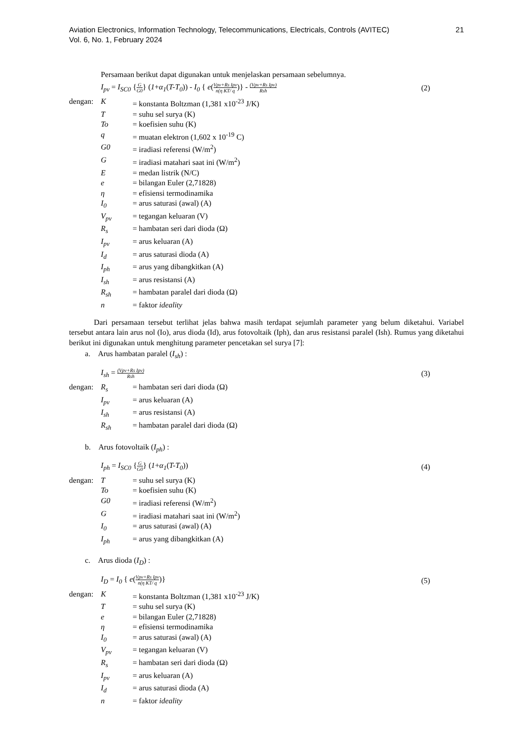21 Aviation Electronics, Information Technology, Telecommunications, Electricals, Controls (AVITEC)
Vol. 6, No. 1, February 2024
Persamaan berikut dapat digunakan untuk menjelaskan persamaan sebelumnya.
I<sub>pv</sub> = I<sub>SC0</sub> {G G0} (1+α<sub>1</sub>(T-T<sub>0</sub>)) - I<sub>0</sub> { e(Vpv+Rs Ipv n(η KT/ q)} - (Vpv+Rs Ipv) Rsh (2)
| dengan: | K | = konstanta Boltzman (1,381 x10<sup>-23</sup> J/K) |
| | T | = suhu sel surya (K) |
| | To | = koefisien suhu (K) |
| | q | = muatan elektron (1,602 x 10<sup>-19</sup> C) |
| | G0 | = iradiasi referensi (W/m<sup>2</sup>) |
| | G | = iradiasi matahari saat ini (W/m<sup>2</sup>) |
| | E | = medan listrik (N/C) |
| | e | = bilangan Euler (2,71828) |
| | η | = efisiensi termodinamika |
| | I<sub>0</sub> | = arus saturasi (awal) (A) |
| | V<sub>pv</sub> | = tegangan keluaran (V) |
| | R<sub>s</sub> | = hambatan seri dari dioda (Ω) |
| | I<sub>pv</sub> | = arus keluaran (A) |
| | I<sub>d</sub> | = arus saturasi dioda (A) |
| | I<sub>ph</sub> | = arus yang dibangkitkan (A) |
| | I<sub>sh</sub> | = arus resistansi (A) |
| | R<sub>sh</sub> | = hambatan paralel dari dioda (Ω) |
| | n | = faktor ideality |
Dari persamaan tersebut terlihat jelas bahwa masih terdapat sejumlah parameter yang belum diketahui. Variabel tersebut antara lain arus nol (Io), arus dioda (Id), arus fotovoltaik (Iph), dan arus resistansi paralel (Ish). Rumus yang diketahui berikut ini digunakan untuk menghitung parameter pencetakan sel surya [7]:
a. Arus hambatan paralel (I<sub>sh</sub>) :
I<sub>sh</sub> = (Vpv+Rs Ipv) Rsh (3)
| dengan: | R<sub>s</sub> | = hambatan seri dari dioda (Ω) |
| | I<sub>pv</sub> | = arus keluaran (A) |
| | I<sub>sh</sub> | = arus resistansi (A) |
| | R<sub>sh</sub> | = hambatan paralel dari dioda (Ω) |
b. Arus fotovoltaik (I<sub>ph</sub>) :
I<sub>ph</sub> = I<sub>SC0</sub> {G G0} (1+α<sub>1</sub>(T-T<sub>0</sub>)) (4)
| dengan: | T | = suhu sel surya (K) |
| | To | = koefisien suhu (K) |
| | G0 | = iradiasi referensi (W/m<sup>2</sup>) |
| | G | = iradiasi matahari saat ini (W/m<sup>2</sup>) |
| | I<sub>0</sub> | = arus saturasi (awal) (A) |
| | I<sub>ph</sub> | = arus yang dibangkitkan (A) |
c. Arus dioda (I<sub>D</sub>) :
I<sub>D</sub> = I<sub>0</sub> { e(Vpv+Rs Ipv n(η KT/ q)} (5)
| dengan: | K | = konstanta Boltzman (1,381 x10<sup>-23</sup> J/K) |
| | T | = suhu sel surya (K) |
| | e | = bilangan Euler (2,71828) |
| | η | = efisiensi termodinamika |
| | I<sub>0</sub> | = arus saturasi (awal) (A) |
| | V<sub>pv</sub> | = tegangan keluaran (V) |
| | R<sub>s</sub> | = hambatan seri dari dioda (Ω) |
| | I<sub>pv</sub> | = arus keluaran (A) |
| | I<sub>d</sub> | = arus saturasi dioda (A) |
| | n | = faktor ideality |